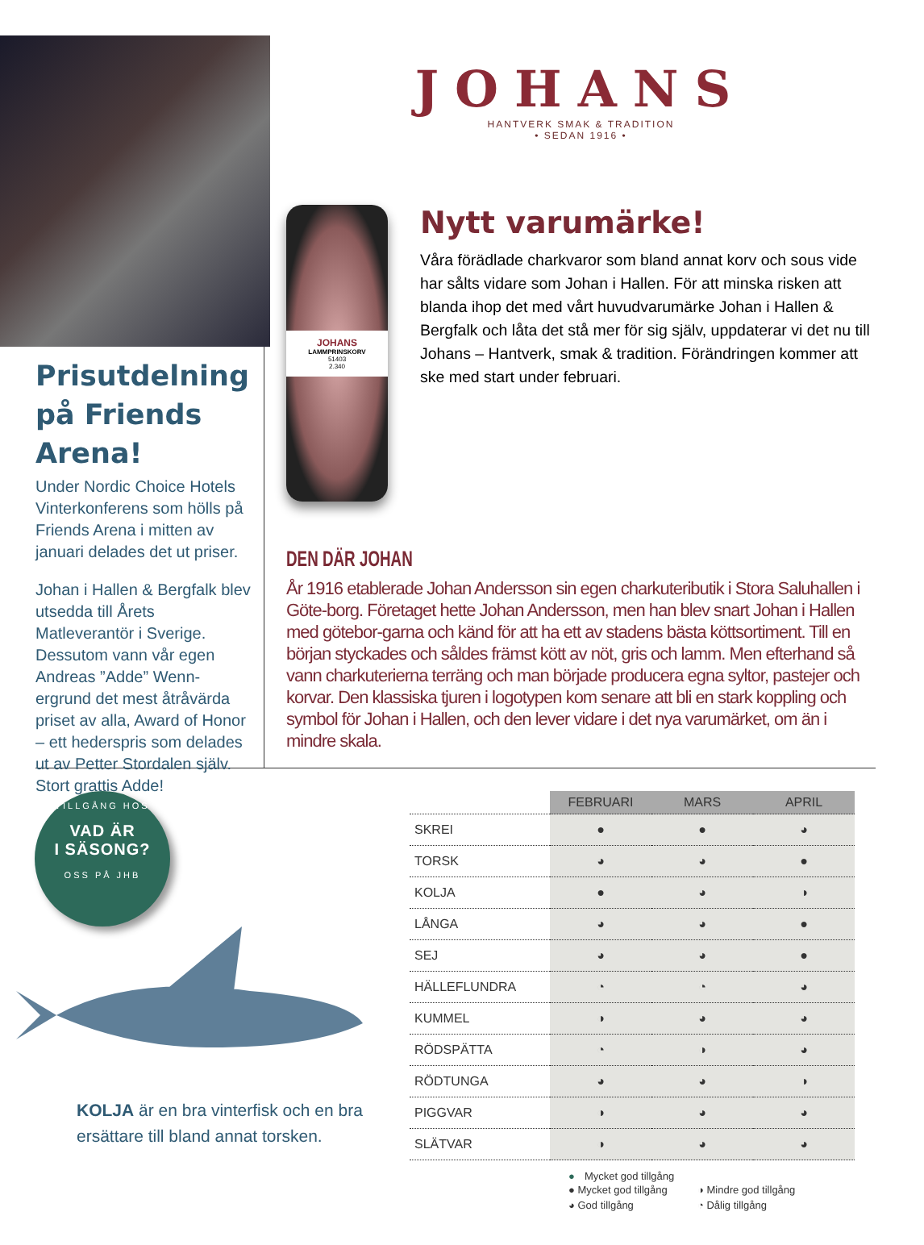Prisutdelning på Friends Arena!
Under Nordic Choice Hotels Vinterkonferens som hölls på Friends Arena i mitten av januari delades det ut priser.
Johan i Hallen & Bergfalk blev utsedda till Årets Matleverantör i Sverige. Dessutom vann vår egen Andreas ”Adde” Wenn-ergrund det mest åtråvärda priset av alla, Award of Honor – ett hederspris som delades ut av Petter Stordalen själv. Stort grattis Adde!
JOHANS
HANTVERK SMAK & TRADITION
• SEDAN 1916 •
JOHANS
LAMMPRINSKORV
51403
2.340
Nytt varumärke!
Våra förädlade charkvaror som bland annat korv och sous vide har sålts vidare som Johan i Hallen. För att minska risken att blanda ihop det med vårt huvudvarumärke Johan i Hallen & Bergfalk och låta det stå mer för sig själv, uppdaterar vi det nu till Johans – Hantverk, smak & tradition. Förändringen kommer att ske med start under februari.
DEN DÄR JOHAN
År 1916 etablerade Johan Andersson sin egen charkuteributik i Stora Saluhallen i Göte-borg. Företaget hette Johan Andersson, men han blev snart Johan i Hallen med götebor-garna och känd för att ha ett av stadens bästa köttsortiment. Till en början styckades och såldes främst kött av nöt, gris och lamm. Men efterhand så vann charkuterierna terräng och man började producera egna syltor, pastejer och korvar. Den klassiska tjuren i logotypen kom senare att bli en stark koppling och symbol för Johan i Hallen, och den lever vidare i det nya varumärket, om än i mindre skala.
TILLGÅNG HOS
VAD ÄR
I SÄSONG?
OSS PÅ JHB
KOLJA är en bra vinterfisk och en bra ersättare till bland annat torsken.
| | FEBRUARI | MARS | APRIL |
| --- | --- | --- | --- |
| SKREI | ● | ● | ◕ |
| TORSK | ◕ | ◕ | ● |
| KOLJA | ● | ◕ | ◑ |
| LÅNGA | ◕ | ◕ | ● |
| SEJ | ◕ | ◕ | ● |
| HÄLLEFLUNDRA | ◔ | ◔ | ◕ |
| KUMMEL | ◑ | ◕ | ◕ |
| RÖDSPÄTTA | ◔ | ◑ | ◕ |
| RÖDTUNGA | ◕ | ◕ | ◑ |
| PIGGVAR | ◑ | ◕ | ◕ |
| SLÄTVAR | ◑ | ◕ | ◕ |
● Mycket god tillgång
● Mycket god tillgång ◑ Mindre god tillgång ◕ God tillgång ◔ Dålig tillgång